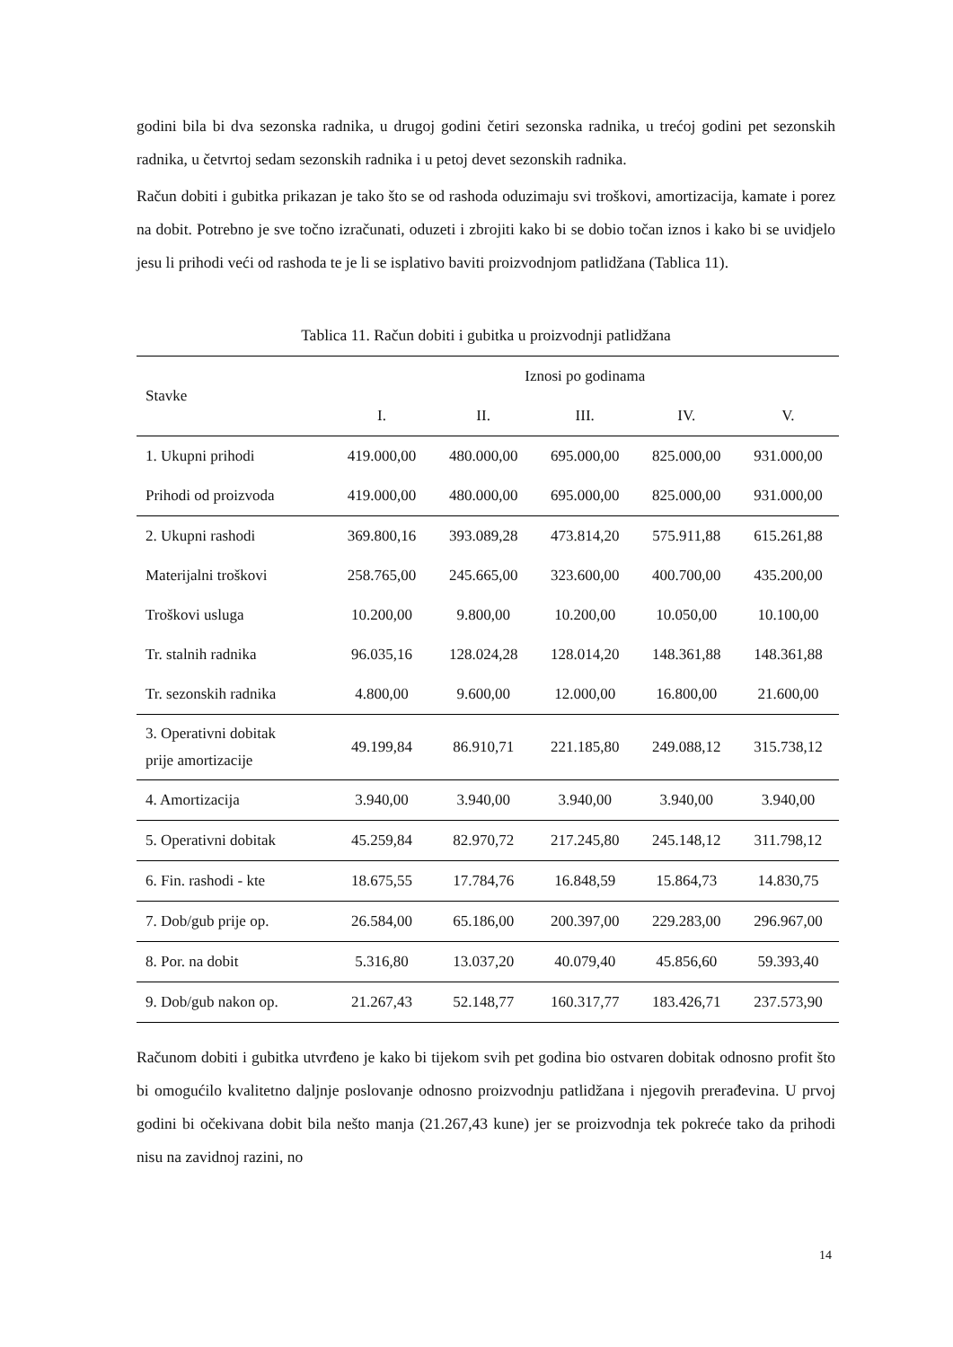godini bila bi dva sezonska radnika, u drugoj godini četiri sezonska radnika, u trećoj godini pet sezonskih radnika, u četvrtoj sedam sezonskih radnika i u petoj devet sezonskih radnika.
Račun dobiti i gubitka prikazan je tako što se od rashoda oduzimaju svi troškovi, amortizacija, kamate i porez na dobit. Potrebno je sve točno izračunati, oduzeti i zbrojiti kako bi se dobio točan iznos i kako bi se uvidjelo jesu li prihodi veći od rashoda te je li se isplativo baviti proizvodnjom patlidžana (Tablica 11).
Tablica 11. Račun dobiti i gubitka u proizvodnji patlidžana
| Stavke | Iznosi po godinama | | | | |
| --- | --- | --- | --- | --- | --- |
| | I. | II. | III. | IV. | V. |
| 1. Ukupni prihodi | 419.000,00 | 480.000,00 | 695.000,00 | 825.000,00 | 931.000,00 |
| Prihodi od proizvoda | 419.000,00 | 480.000,00 | 695.000,00 | 825.000,00 | 931.000,00 |
| 2. Ukupni rashodi | 369.800,16 | 393.089,28 | 473.814,20 | 575.911,88 | 615.261,88 |
| Materijalni troškovi | 258.765,00 | 245.665,00 | 323.600,00 | 400.700,00 | 435.200,00 |
| Troškovi usluga | 10.200,00 | 9.800,00 | 10.200,00 | 10.050,00 | 10.100,00 |
| Tr. stalnih radnika | 96.035,16 | 128.024,28 | 128.014,20 | 148.361,88 | 148.361,88 |
| Tr. sezonskih radnika | 4.800,00 | 9.600,00 | 12.000,00 | 16.800,00 | 21.600,00 |
| 3. Operativni dobitak prije amortizacije | 49.199,84 | 86.910,71 | 221.185,80 | 249.088,12 | 315.738,12 |
| 4. Amortizacija | 3.940,00 | 3.940,00 | 3.940,00 | 3.940,00 | 3.940,00 |
| 5. Operativni dobitak | 45.259,84 | 82.970,72 | 217.245,80 | 245.148,12 | 311.798,12 |
| 6. Fin. rashodi - kte | 18.675,55 | 17.784,76 | 16.848,59 | 15.864,73 | 14.830,75 |
| 7. Dob/gub prije op. | 26.584,00 | 65.186,00 | 200.397,00 | 229.283,00 | 296.967,00 |
| 8. Por. na dobit | 5.316,80 | 13.037,20 | 40.079,40 | 45.856,60 | 59.393,40 |
| 9. Dob/gub nakon op. | 21.267,43 | 52.148,77 | 160.317,77 | 183.426,71 | 237.573,90 |
Računom dobiti i gubitka utvrđeno je kako bi tijekom svih pet godina bio ostvaren dobitak odnosno profit što bi omogućilo kvalitetno daljnje poslovanje odnosno proizvodnju patlidžana i njegovih prerađevina. U prvoj godini bi očekivana dobit bila nešto manja (21.267,43 kune) jer se proizvodnja tek pokreće tako da prihodi nisu na zavidnoj razini, no
14